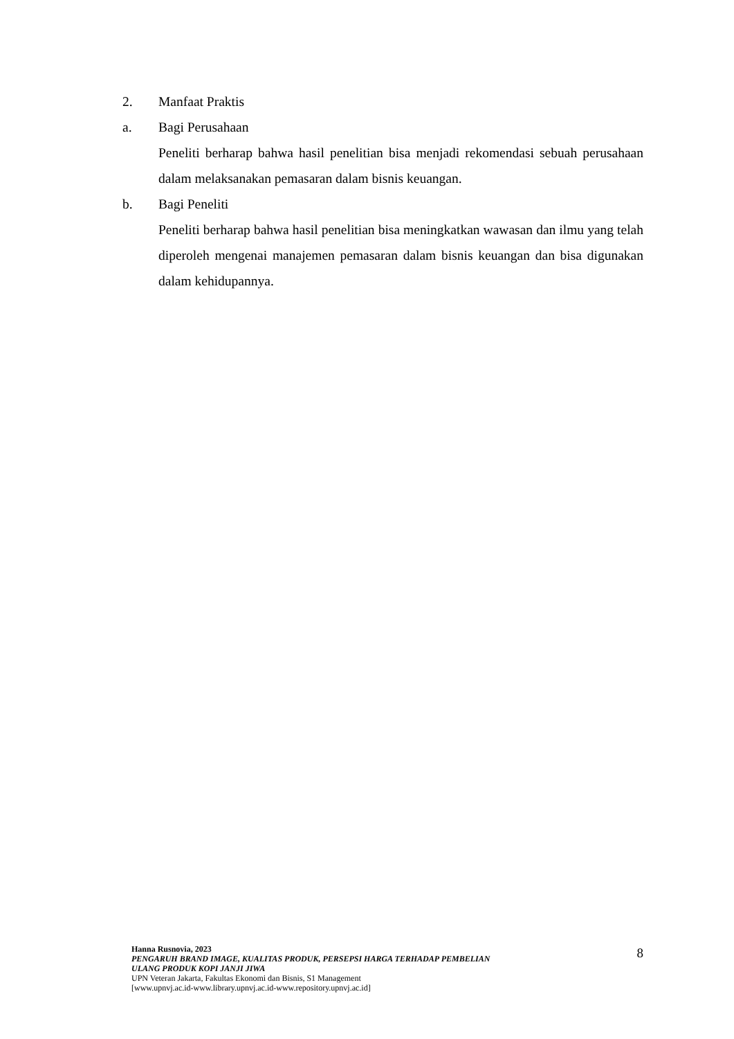2. Manfaat Praktis
a. Bagi Perusahaan
Peneliti berharap bahwa hasil penelitian bisa menjadi rekomendasi sebuah perusahaan dalam melaksanakan pemasaran dalam bisnis keuangan.
b. Bagi Peneliti
Peneliti berharap bahwa hasil penelitian bisa meningkatkan wawasan dan ilmu yang telah diperoleh mengenai manajemen pemasaran dalam bisnis keuangan dan bisa digunakan dalam kehidupannya.
Hanna Rusnovia, 2023
PENGARUH BRAND IMAGE, KUALITAS PRODUK, PERSEPSI HARGA TERHADAP PEMBELIAN
ULANG PRODUK KOPI JANJI JIWA
UPN Veteran Jakarta, Fakultas Ekonomi dan Bisnis, S1 Management
[www.upnvj.ac.id-www.library.upnvj.ac.id-www.repository.upnvj.ac.id]
8